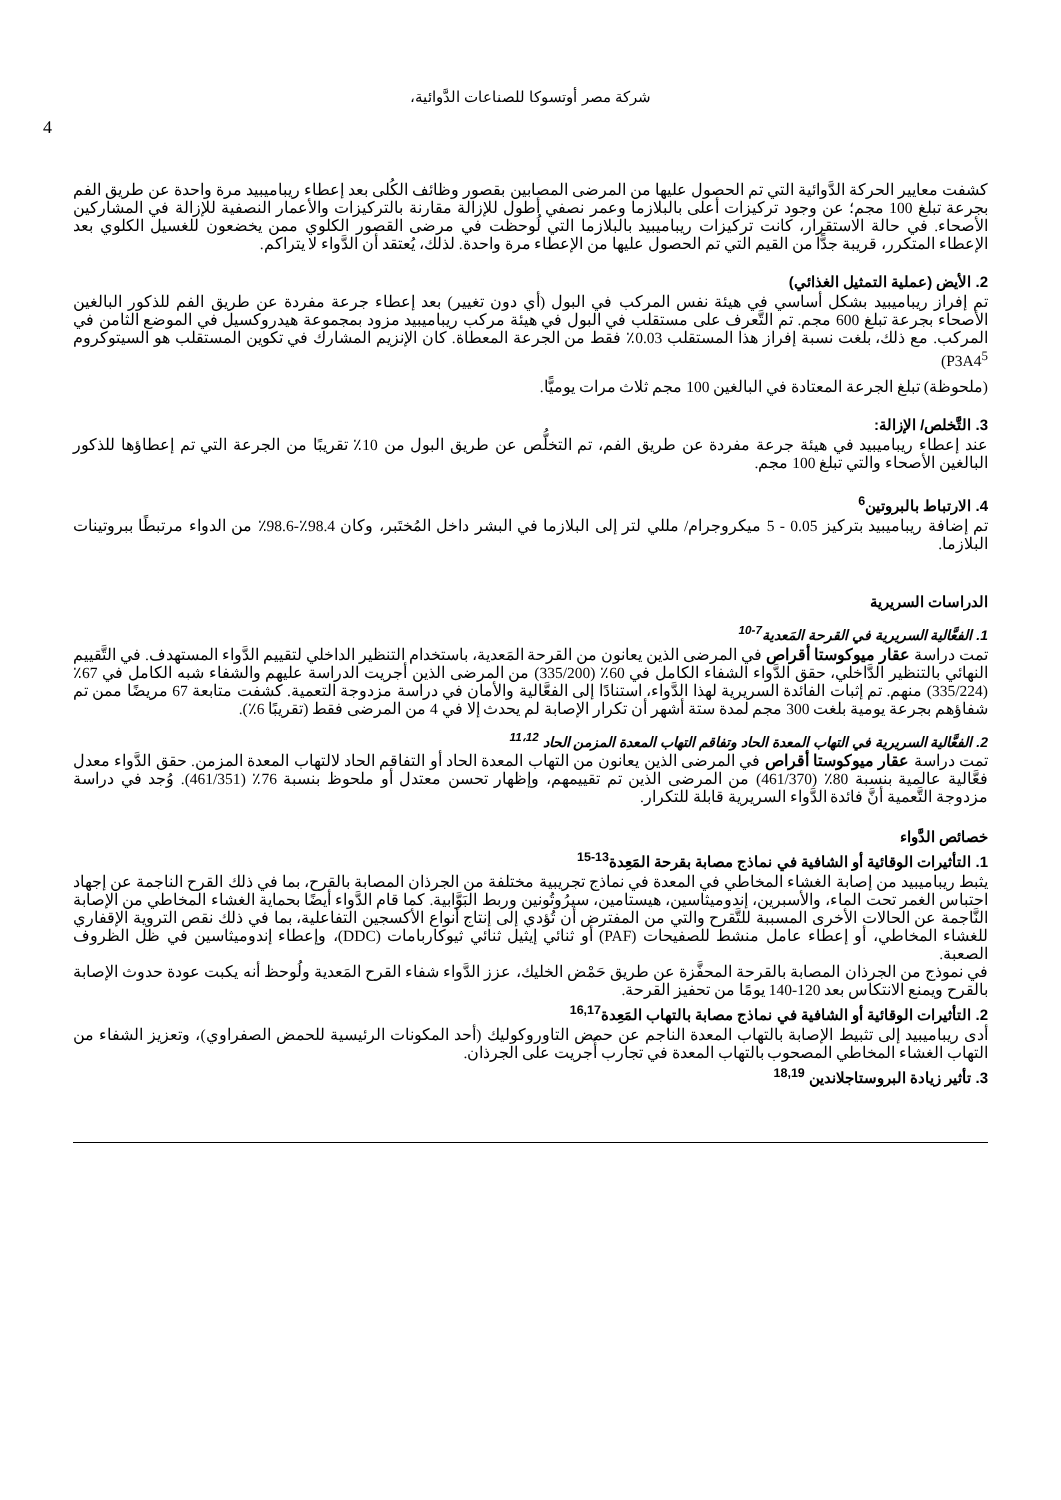شركة مصر أوتسوكا للصناعات الدَّوائية،
4
كشفت معايير الحركة الدَّوائية التي تم الحصول عليها من المرضى المصابين بقصور وظائف الكُلى بعد إعطاء ريباميبيد مرة واحدة عن طريق الفم بجرعة تبلغ 100 مجم؛ عن وجود تركيزات أعلى بالبلازما وعمر نصفي أطول للإزالة مقارنة بالتركيزات والأعمار النصفية للإزالة في المشاركين الأصحاء. في حالة الاستقرار، كانت تركيزات ريباميبيد بالبلازما التي لُوحظت في مرضى القصور الكلوي ممن يخضعون للغسيل الكلوي بعد الإعطاء المتكرر، قريبة جدًّا من القيم التي تم الحصول عليها من الإعطاء مرة واحدة. لذلك، يُعتقد أن الدَّواء لا يتراكم.
2. الأيض (عملية التمثيل الغذائي)
تم إفراز ريباميبيد بشكل أساسي في هيئة نفس المركب في البول (أي دون تغيير) بعد إعطاء جرعة مفردة عن طريق الفم للذكور البالغين الأصحاء بجرعة تبلغ 600 مجم. تم التَّعرف على مستقلب في البول في هيئة مركب ريباميبيد مزود بمجموعة هيدروكسيل في الموضع الثامن في المركب. مع ذلك، بلغت نسبة إفراز هذا المستقلب 0.03٪ فقط من الجرعة المعطاة. كان الإنزيم المشارك في تكوين المستقلب هو السيتوكروم P3A4<sup>5</sup>)
(ملحوظة) تبلغ الجرعة المعتادة في البالغين 100 مجم ثلاث مرات يوميًّا.
3. التَّخلص/ الإزالة:
عند إعطاء ريباميبيد في هيئة جرعة مفردة عن طريق الفم، تم التخلُّص عن طريق البول من 10٪ تقريبًا من الجرعة التي تم إعطاؤها للذكور البالغين الأصحاء والتي تبلغ 100 مجم.
4. الارتباط بالبروتين<sup>6</sup>
تم إضافة ريباميبيد بتركيز 0.05 - 5 ميكروجرام/ مللي لتر إلى البلازما في البشر داخل المُختَبر، وكان 98.4٪-98.6٪ من الدواء مرتبطًا ببروتينات البلازما.
الدراسات السريرية
1. الفعَّالية السريرية في القرحة المَعدية<sup>7-10</sup>
تمت دراسة عقار ميوكوستا أقراص في المرضى الذين يعانون من القرحة المَعدية، باستخدام التنظير الداخلي لتقييم الدَّواء المستهدف. في التَّقييم النهائي بالتنظير الدَّاخلي، حقق الدَّواء الشفاء الكامل في 60٪ (335/200) من المرضى الذين أجريت الدراسة عليهم والشفاء شبه الكامل في 67٪ (335/224) منهم. تم إثبات الفائدة السريرية لهذا الدَّواء، استنادًا إلى الفعَّالية والأمان في دراسة مزدوجة التعمية. كشفت متابعة 67 مريضًا ممن تم شفاؤهم بجرعة يومية بلغت 300 مجم لمدة ستة أشهر أن تكرار الإصابة لم يحدث إلا في 4 من المرضى فقط (تقريبًا 6٪).
2. الفعَّالية السريرية في التهاب المعدة الحاد وتفاقم التهاب المعدة المزمن الحاد <sup>11،12</sup>
تمت دراسة عقار ميوكوستا أقراص في المرضى الذين يعانون من التهاب المعدة الحاد أو التفاقم الحاد لالتهاب المعدة المزمن. حقق الدَّواء معدل فعَّالية عالمية بنسبة 80٪ (461/370) من المرضى الذين تم تقييمهم، وإظهار تحسن معتدل أو ملحوظ بنسبة 76٪ (461/351). وُجد في دراسة مزدوجة التَّعمية أنَّ فائدة الدَّواء السريرية قابلة للتكرار.
خصائص الدَّواء
1. التأثيرات الوقائية أو الشافية في نماذج مصابة بقرحة المَعِدة<sup>13-15</sup>
يثبط ريباميبيد من إصابة الغشاء المخاطي في المعدة في نماذج تجريبية مختلفة من الجرذان المصابة بالقرح، بما في ذلك القرح الناجمة عن إجهاد احتباس الغمر تحت الماء، والأسبرين، إندوميثاسين، هيستامين، سيرُوتُونين وربط البَوَّابية. كما قام الدَّواء أيضًا بحماية الغشاء المخاطي من الإصابة النَّاجمة عن الحالات الأخرى المسببة للتَّقرح والتي من المفترض أن تُؤدي إلى إنتاج أنواع الأكسجين التفاعلية، بما في ذلك نقص التروية الإقفاري للغشاء المخاطي، أو إعطاء عامل منشط للصفيحات (PAF) أو ثنائي إيثيل ثنائي ثيوكاربامات (DDC)، وإعطاء إندوميثاسين في ظل الظروف الصعبة.
في نموذج من الجرذان المصابة بالقرحة المحفَّزة عن طريق حَمْض الخليك، عزز الدَّواء شفاء القرح المَعدية ولُوحظ أنه يكبت عودة حدوث الإصابة بالقرح ويمنع الانتكاس بعد 120-140 يومًا من تحفيز القرحة.
2. التأثيرات الوقائية أو الشافية في نماذج مصابة بالتهاب المَعِدة<sup>16,17</sup>
أدى ريباميبيد إلى تثبيط الإصابة بالتهاب المعدة الناجم عن حمض التاوروكوليك (أحد المكونات الرئيسية للحمض الصفراوي)، وتعزيز الشفاء من التهاب الغشاء المخاطي المصحوب بالتهاب المعدة في تجارب أُجريت على الجرذان.
3. تأثير زيادة البروستاجلاندين <sup>18,19</sup>